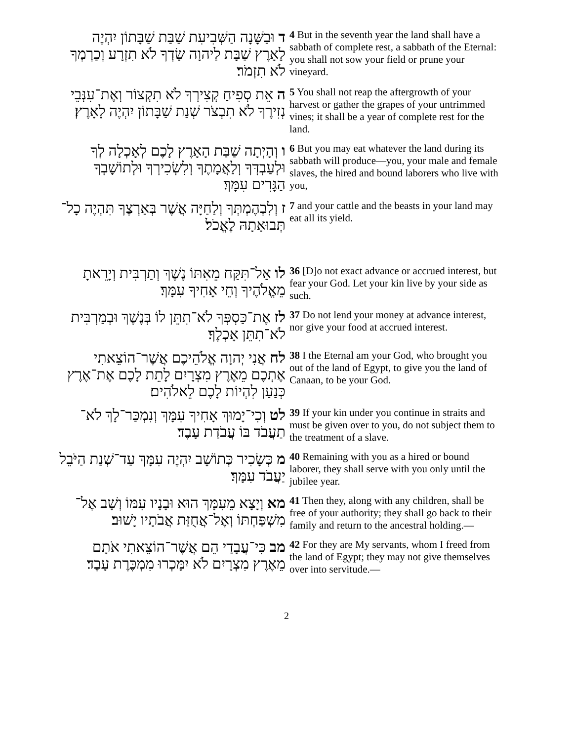ד וּבַשָּׁנָה הַשְּׁבִיעִת שַׁבַּת שַׁבָּתוֹן יִהְיֶה לָאָרֶץ שַׁבָּת לַיהוָה שָׂדְךָ לֹא תִזְרָע וְכַרְמְךָ לֹא תִזְמֹר׃
4 But in the seventh year the land shall have a sabbath of complete rest, a sabbath of the Eternal: you shall not sow your field or prune your vineyard.
ה אֵת סְפִיחַ קְצִירְךָ לֹא תִקְצוֹר וְאֶת־עִנְּבֵי נְזִירֶךָ לֹא תִבְצֹר שְׁנַת שַׁבָּתוֹן יִהְיֶה לָאָרֶץ׃
5 You shall not reap the aftergrowth of your harvest or gather the grapes of your untrimmed vines; it shall be a year of complete rest for the land.
ו וְהָיְתָה שַׁבַּת הָאָרֶץ לָכֶם לְאָכְלָה לְךָ וּלְעַבְדְּךָ וְלַאֲמָתֶךָ וְלִשְׂכִירְךָ וּלְתוֹשָׁבְךָ הַגָּרִים עִמָּךְ׃
6 But you may eat whatever the land during its sabbath will produce—you, your male and female slaves, the hired and bound laborers who live with you,
ז וְלִבְהֶמְתְּךָ וְלַחַיָּה אֲשֶׁר בְּאַרְצֶךָ תִּהְיֶה כָל־תְּבוּאָתָהּ לֶאֱכֹל׃
7 and your cattle and the beasts in your land may eat all its yield.
לו אַל־תִּקַּח מֵאִתּוֹ נֶשֶׁךְ וְתַרְבִּית וְיָרֵאתָ מֵאֱלֹהֶיךָ וְחֵי אָחִיךָ עִמָּךְ׃
36 [D]o not exact advance or accrued interest, but fear your God. Let your kin live by your side as such.
לז אֶת־כַּסְפְּךָ לֹא־תִתֵּן לוֹ בְּנֶשֶׁךְ וּבְמַרְבִּית לֹא־תִתֵּן אָכְלֶךָ׃
37 Do not lend your money at advance interest, nor give your food at accrued interest.
לח אֲנִי יְהוָה אֱלֹהֵיכֶם אֲשֶׁר־הוֹצֵאתִי אֶתְכֶם מֵאֶרֶץ מִצְרָיִם לָתֵת לָכֶם אֶת־אֶרֶץ כְּנַעַן לִהְיוֹת לָכֶם לֵאלֹהִים׃
38 I the Eternal am your God, who brought you out of the land of Egypt, to give you the land of Canaan, to be your God.
לט וְכִי־יָמוּךְ אָחִיךָ עִמָּךְ וְנִמְכַּר־לָךְ לֹא־תַעֲבֹד בּוֹ עֲבֹדַת עָבֶד׃
39 If your kin under you continue in straits and must be given over to you, do not subject them to the treatment of a slave.
מ כְּשָׂכִיר כְּתוֹשָׁב יִהְיֶה עִמָּךְ עַד־שְׁנַת הַיֹּבֵל יַעֲבֹד עִמָּךְ׃
40 Remaining with you as a hired or bound laborer, they shall serve with you only until the jubilee year.
מא וְיָצָא מֵעִמָּךְ הוּא וּבָנָיו עִמּוֹ וְשָׁב אֶל־מִשְׁפַּחְתּוֹ וְאֶל־אֲחֻזַּת אֲבֹתָיו יָשׁוּב׃
41 Then they, along with any children, shall be free of your authority; they shall go back to their family and return to the ancestral holding.—
מב כִּי־עֲבָדַי הֵם אֲשֶׁר־הוֹצֵאתִי אֹתָם מֵאֶרֶץ מִצְרָיִם לֹא יִמָּכְרוּ מִמְכֶּרֶת עָבֶד׃
42 For they are My servants, whom I freed from the land of Egypt; they may not give themselves over into servitude.—
2